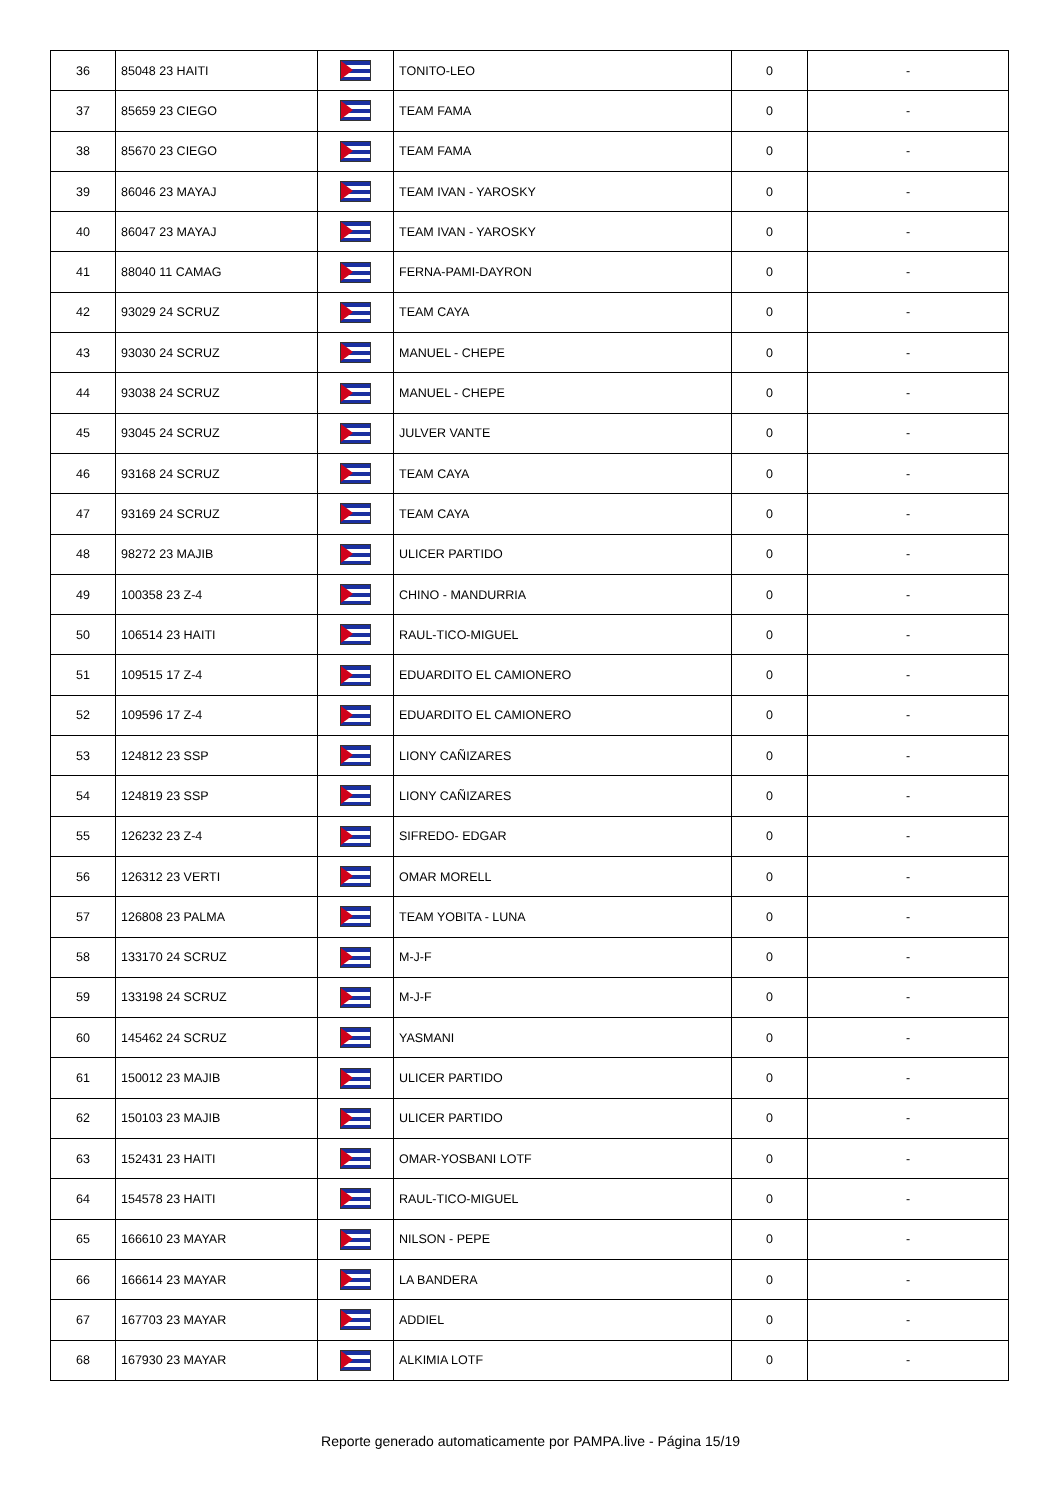| 36 | 85048 23 HAITI | | TONITO-LEO | 0 | - |
| 37 | 85659 23 CIEGO | | TEAM FAMA | 0 | - |
| 38 | 85670 23 CIEGO | | TEAM FAMA | 0 | - |
| 39 | 86046 23 MAYAJ | | TEAM IVAN - YAROSKY | 0 | - |
| 40 | 86047 23 MAYAJ | | TEAM IVAN - YAROSKY | 0 | - |
| 41 | 88040 11 CAMAG | | FERNA-PAMI-DAYRON | 0 | - |
| 42 | 93029 24 SCRUZ | | TEAM CAYA | 0 | - |
| 43 | 93030 24 SCRUZ | | MANUEL - CHEPE | 0 | - |
| 44 | 93038 24 SCRUZ | | MANUEL - CHEPE | 0 | - |
| 45 | 93045 24 SCRUZ | | JULVER VANTE | 0 | - |
| 46 | 93168 24 SCRUZ | | TEAM CAYA | 0 | - |
| 47 | 93169 24 SCRUZ | | TEAM CAYA | 0 | - |
| 48 | 98272 23 MAJIB | | ULICER PARTIDO | 0 | - |
| 49 | 100358 23 Z-4 | | CHINO - MANDURRIA | 0 | - |
| 50 | 106514 23 HAITI | | RAUL-TICO-MIGUEL | 0 | - |
| 51 | 109515 17 Z-4 | | EDUARDITO EL CAMIONERO | 0 | - |
| 52 | 109596 17 Z-4 | | EDUARDITO EL CAMIONERO | 0 | - |
| 53 | 124812 23 SSP | | LIONY CAÑIZARES | 0 | - |
| 54 | 124819 23 SSP | | LIONY CAÑIZARES | 0 | - |
| 55 | 126232 23 Z-4 | | SIFREDO- EDGAR | 0 | - |
| 56 | 126312 23 VERTI | | OMAR MORELL | 0 | - |
| 57 | 126808 23 PALMA | | TEAM YOBITA - LUNA | 0 | - |
| 58 | 133170 24 SCRUZ | | M-J-F | 0 | - |
| 59 | 133198 24 SCRUZ | | M-J-F | 0 | - |
| 60 | 145462 24 SCRUZ | | YASMANI | 0 | - |
| 61 | 150012 23 MAJIB | | ULICER PARTIDO | 0 | - |
| 62 | 150103 23 MAJIB | | ULICER PARTIDO | 0 | - |
| 63 | 152431 23 HAITI | | OMAR-YOSBANI LOTF | 0 | - |
| 64 | 154578 23 HAITI | | RAUL-TICO-MIGUEL | 0 | - |
| 65 | 166610 23 MAYAR | | NILSON - PEPE | 0 | - |
| 66 | 166614 23 MAYAR | | LA BANDERA | 0 | - |
| 67 | 167703 23 MAYAR | | ADDIEL | 0 | - |
| 68 | 167930 23 MAYAR | | ALKIMIA LOTF | 0 | - |
Reporte generado automaticamente por PAMPA.live - Página 15/19